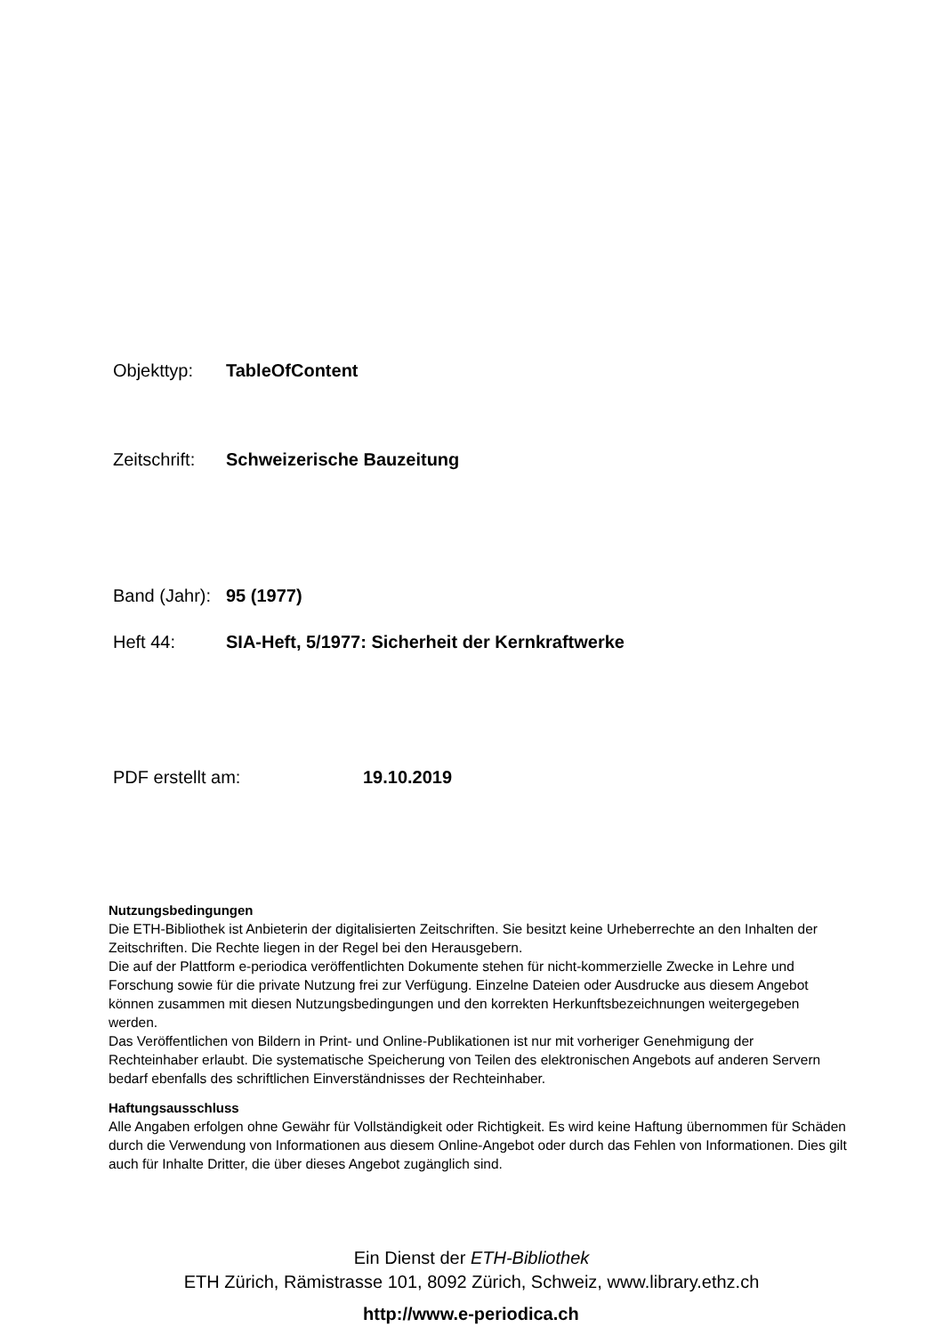Objekttyp: TableOfContent
Zeitschrift: Schweizerische Bauzeitung
Band (Jahr): 95 (1977)
Heft 44: SIA-Heft, 5/1977: Sicherheit der Kernkraftwerke
PDF erstellt am: 19.10.2019
Nutzungsbedingungen
Die ETH-Bibliothek ist Anbieterin der digitalisierten Zeitschriften. Sie besitzt keine Urheberrechte an den Inhalten der Zeitschriften. Die Rechte liegen in der Regel bei den Herausgebern.
Die auf der Plattform e-periodica veröffentlichten Dokumente stehen für nicht-kommerzielle Zwecke in Lehre und Forschung sowie für die private Nutzung frei zur Verfügung. Einzelne Dateien oder Ausdrucke aus diesem Angebot können zusammen mit diesen Nutzungsbedingungen und den korrekten Herkunftsbezeichnungen weitergegeben werden.
Das Veröffentlichen von Bildern in Print- und Online-Publikationen ist nur mit vorheriger Genehmigung der Rechteinhaber erlaubt. Die systematische Speicherung von Teilen des elektronischen Angebots auf anderen Servern bedarf ebenfalls des schriftlichen Einverständnisses der Rechteinhaber.
Haftungsausschluss
Alle Angaben erfolgen ohne Gewähr für Vollständigkeit oder Richtigkeit. Es wird keine Haftung übernommen für Schäden durch die Verwendung von Informationen aus diesem Online-Angebot oder durch das Fehlen von Informationen. Dies gilt auch für Inhalte Dritter, die über dieses Angebot zugänglich sind.
Ein Dienst der ETH-Bibliothek
ETH Zürich, Rämistrasse 101, 8092 Zürich, Schweiz, www.library.ethz.ch
http://www.e-periodica.ch